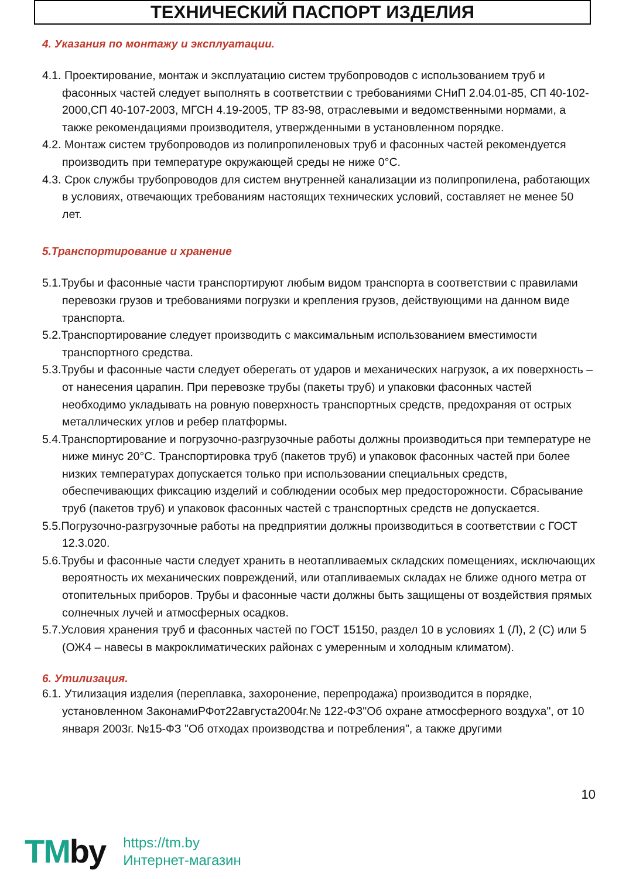ТЕХНИЧЕСКИЙ ПАСПОРТ ИЗДЕЛИЯ
4. Указания по монтажу и эксплуатации.
4.1. Проектирование, монтаж и эксплуатацию систем трубопроводов с использованием труб и фасонных частей следует выполнять в соответствии с требованиями СНиП 2.04.01-85, СП 40-102-2000,СП 40-107-2003, МГСН 4.19-2005, ТР 83-98, отраслевыми и ведомственными нормами, а также рекомендациями производителя, утвержденными в установленном порядке.
4.2. Монтаж систем трубопроводов из полипропиленовых труб и фасонных частей рекомендуется производить при температуре окружающей среды не ниже 0°С.
4.3. Срок службы трубопроводов для систем внутренней канализации из полипропилена, работающих в условиях, отвечающих требованиям настоящих технических условий, составляет не менее 50 лет.
5.Транспортирование и хранение
5.1.Трубы и фасонные части транспортируют любым видом транспорта в соответствии с правилами перевозки грузов и требованиями погрузки и крепления грузов, действующими на данном виде транспорта.
5.2.Транспортирование следует производить с максимальным использованием вместимости транспортного средства.
5.3.Трубы и фасонные части следует оберегать от ударов и механических нагрузок, а их поверхность – от нанесения царапин. При перевозке трубы (пакеты труб) и упаковки фасонных частей необходимо укладывать на ровную поверхность транспортных средств, предохраняя от острых металлических углов и ребер платформы.
5.4.Транспортирование и погрузочно-разгрузочные работы должны производиться при температуре не ниже минус 20°С. Транспортировка труб (пакетов труб) и упаковок фасонных частей при более низких температурах допускается только при использовании специальных средств, обеспечивающих фиксацию изделий и соблюдении особых мер предосторожности. Сбрасывание труб (пакетов труб) и упаковок фасонных частей с транспортных средств не допускается.
5.5.Погрузочно-разгрузочные работы на предприятии должны производиться в соответствии с ГОСТ 12.3.020.
5.6.Трубы и фасонные части следует хранить в неотапливаемых складских помещениях, исключающих вероятность их механических повреждений, или отапливаемых складах не ближе одного метра от отопительных приборов. Трубы и фасонные части должны быть защищены от воздействия прямых солнечных лучей и атмосферных осадков.
5.7.Условия хранения труб и фасонных частей по ГОСТ 15150, раздел 10 в условиях 1 (Л), 2 (С) или 5 (ОЖ4 – навесы в макроклиматических районах с умеренным и холодным климатом).
6. Утилизация.
6.1. Утилизация изделия (переплавка, захоронение, перепродажа) производится в порядке, установленном ЗаконамиРФот22августа2004г.№ 122-ФЗ"Об охране атмосферного воздуха", от 10 января 2003г. №15-ФЗ "Об отходах производства и потребления", а также другими
10
TMby
https://tm.by
Интернет-магазин